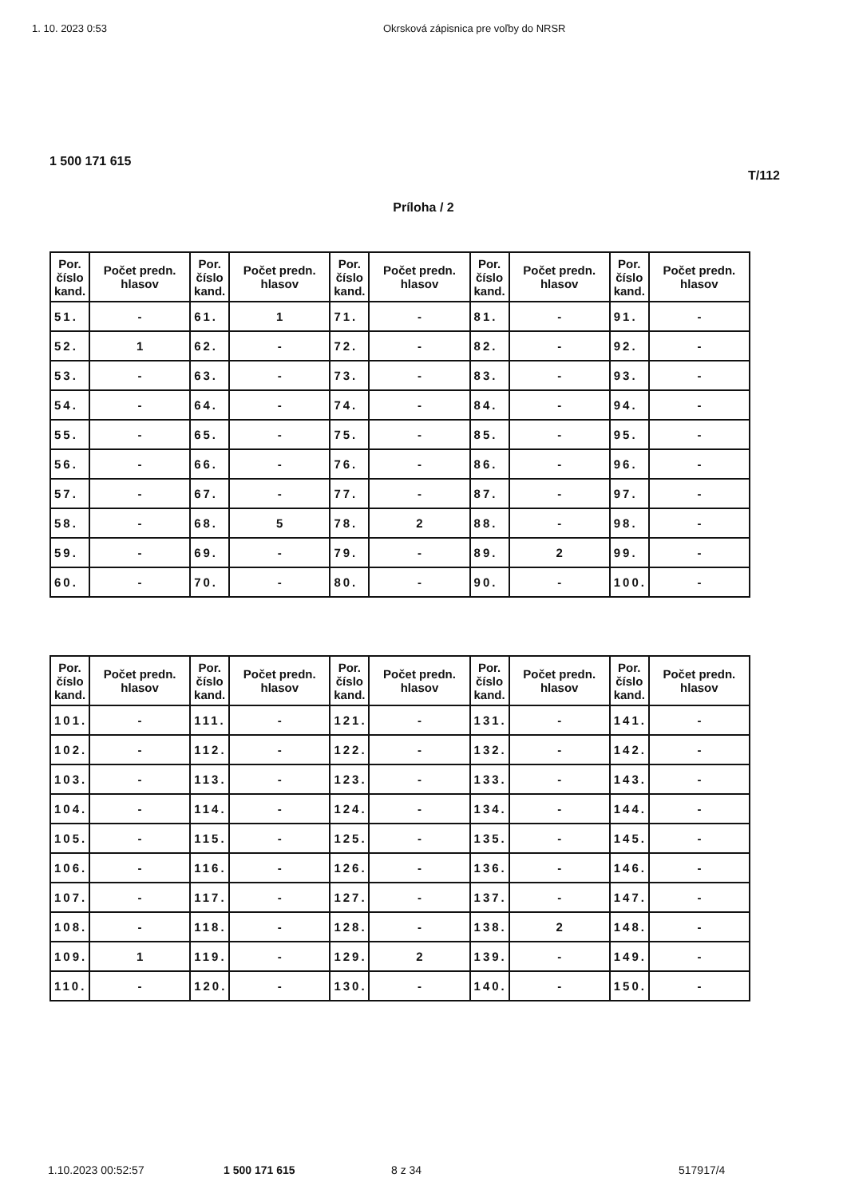1. 10. 2023 0:53 Okrsková zápisnica pre voľby do NRSR
1 500 171 615
T/112
Príloha / 2
| Por. číslo kand. | Počet predn. hlasov | Por. číslo kand. | Počet predn. hlasov | Por. číslo kand. | Počet predn. hlasov | Por. číslo kand. | Počet predn. hlasov | Por. číslo kand. | Počet predn. hlasov |
| --- | --- | --- | --- | --- | --- | --- | --- | --- | --- |
| 51. | - | 61. | 1 | 71. | - | 81. | - | 91. | - |
| 52. | 1 | 62. | - | 72. | - | 82. | - | 92. | - |
| 53. | - | 63. | - | 73. | - | 83. | - | 93. | - |
| 54. | - | 64. | - | 74. | - | 84. | - | 94. | - |
| 55. | - | 65. | - | 75. | - | 85. | - | 95. | - |
| 56. | - | 66. | - | 76. | - | 86. | - | 96. | - |
| 57. | - | 67. | - | 77. | - | 87. | - | 97. | - |
| 58. | - | 68. | 5 | 78. | 2 | 88. | - | 98. | - |
| 59. | - | 69. | - | 79. | - | 89. | 2 | 99. | - |
| 60. | - | 70. | - | 80. | - | 90. | - | 100. | - |
| Por. číslo kand. | Počet predn. hlasov | Por. číslo kand. | Počet predn. hlasov | Por. číslo kand. | Počet predn. hlasov | Por. číslo kand. | Počet predn. hlasov | Por. číslo kand. | Počet predn. hlasov |
| --- | --- | --- | --- | --- | --- | --- | --- | --- | --- |
| 101. | - | 111. | - | 121. | - | 131. | - | 141. | - |
| 102. | - | 112. | - | 122. | - | 132. | - | 142. | - |
| 103. | - | 113. | - | 123. | - | 133. | - | 143. | - |
| 104. | - | 114. | - | 124. | - | 134. | - | 144. | - |
| 105. | - | 115. | - | 125. | - | 135. | - | 145. | - |
| 106. | - | 116. | - | 126. | - | 136. | - | 146. | - |
| 107. | - | 117. | - | 127. | - | 137. | - | 147. | - |
| 108. | - | 118. | - | 128. | - | 138. | 2 | 148. | - |
| 109. | 1 | 119. | - | 129. | 2 | 139. | - | 149. | - |
| 110. | - | 120. | - | 130. | - | 140. | - | 150. | - |
1.10.2023 00:52:57 1 500 171 615 8 z 34 517917/4